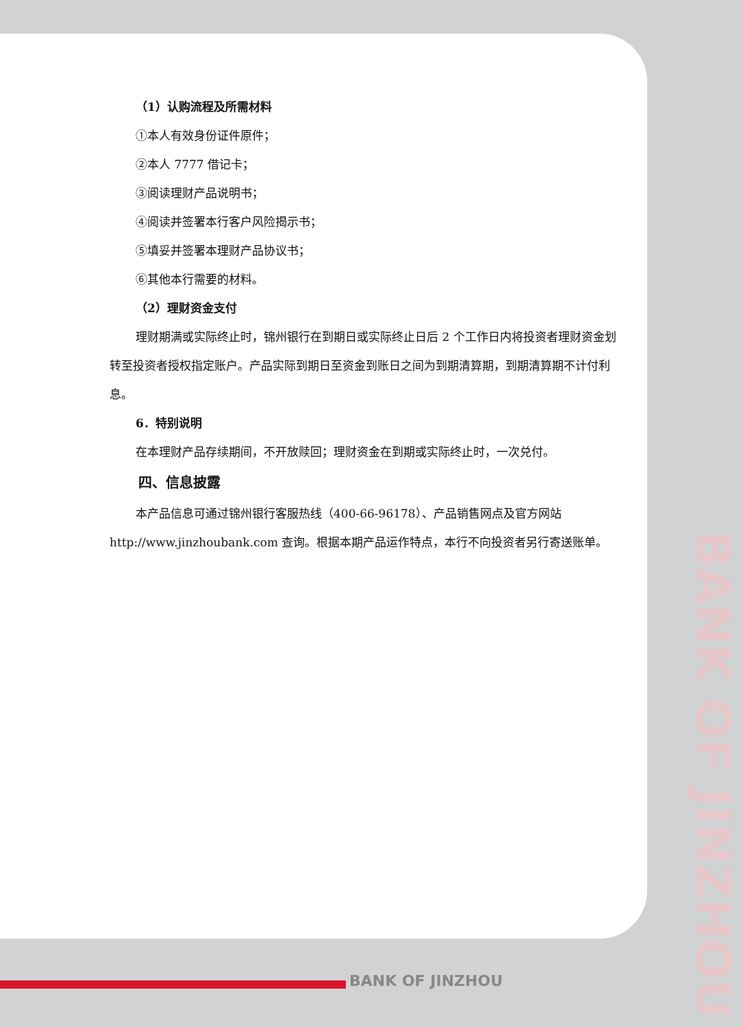（1）认购流程及所需材料
①本人有效身份证件原件；
②本人 7777 借记卡；
③阅读理财产品说明书；
④阅读并签署本行客户风险揭示书；
⑤填妥并签署本理财产品协议书；
⑥其他本行需要的材料。
（2）理财资金支付
理财期满或实际终止时，锦州银行在到期日或实际终止日后 2 个工作日内将投资者理财资金划转至投资者授权指定账户。产品实际到期日至资金到账日之间为到期清算期，到期清算期不计付利息。
6．特别说明
在本理财产品存续期间，不开放赎回；理财资金在到期或实际终止时，一次兑付。
四、信息披露
本产品信息可通过锦州银行客服热线（400-66-96178）、产品销售网点及官方网站 http://www.jinzhoubank.com 查询。根据本期产品运作特点，本行不向投资者另行寄送账单。
BANK OF JINZHOU
BANK OF JINZHOU